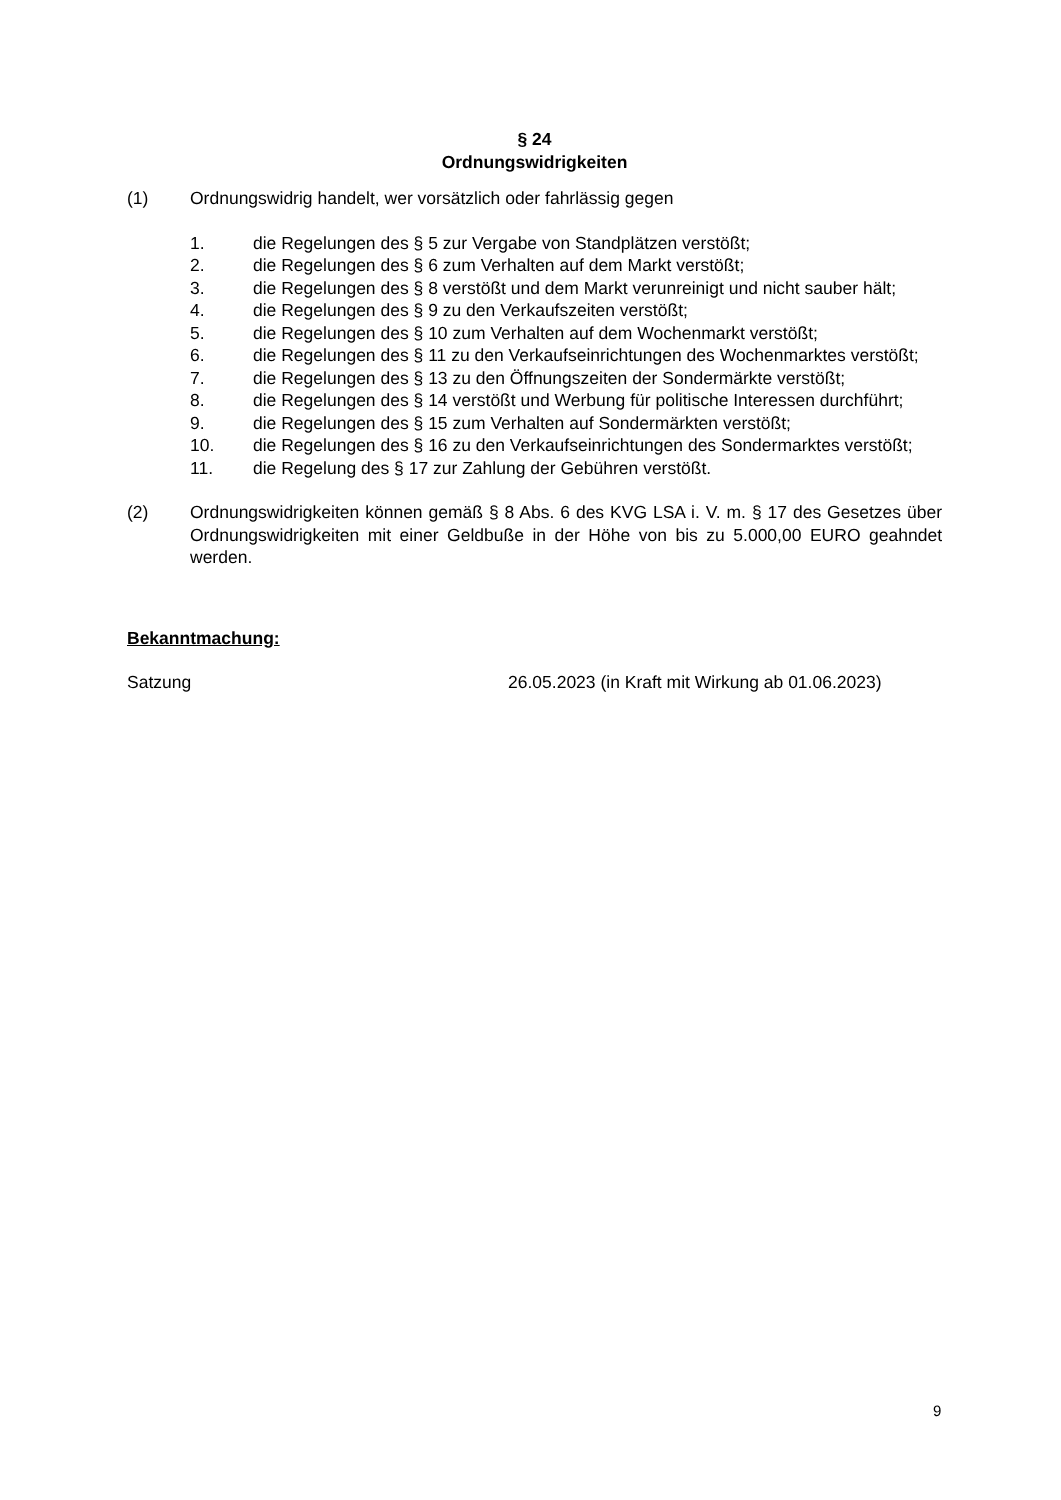§ 24
Ordnungswidrigkeiten
(1) Ordnungswidrig handelt, wer vorsätzlich oder fahrlässig gegen
1. die Regelungen des § 5 zur Vergabe von Standplätzen verstößt;
2. die Regelungen des § 6 zum Verhalten auf dem Markt verstößt;
3. die Regelungen des § 8 verstößt und dem Markt verunreinigt und nicht sauber hält;
4. die Regelungen des § 9 zu den Verkaufszeiten verstößt;
5. die Regelungen des § 10 zum Verhalten auf dem Wochenmarkt verstößt;
6. die Regelungen des § 11 zu den Verkaufseinrichtungen des Wochenmarktes verstößt;
7. die Regelungen des § 13 zu den Öffnungszeiten der Sondermärkte verstößt;
8. die Regelungen des § 14 verstößt und Werbung für politische Interessen durchführt;
9. die Regelungen des § 15 zum Verhalten auf Sondermärkten verstößt;
10. die Regelungen des § 16 zu den Verkaufseinrichtungen des Sondermarktes verstößt;
11. die Regelung des § 17 zur Zahlung der Gebühren verstößt.
(2) Ordnungswidrigkeiten können gemäß § 8 Abs. 6 des KVG LSA i. V. m. § 17 des Gesetzes über Ordnungswidrigkeiten mit einer Geldbuße in der Höhe von bis zu 5.000,00 EURO geahndet werden.
Bekanntmachung:
Satzung 26.05.2023 (in Kraft mit Wirkung ab 01.06.2023)
9